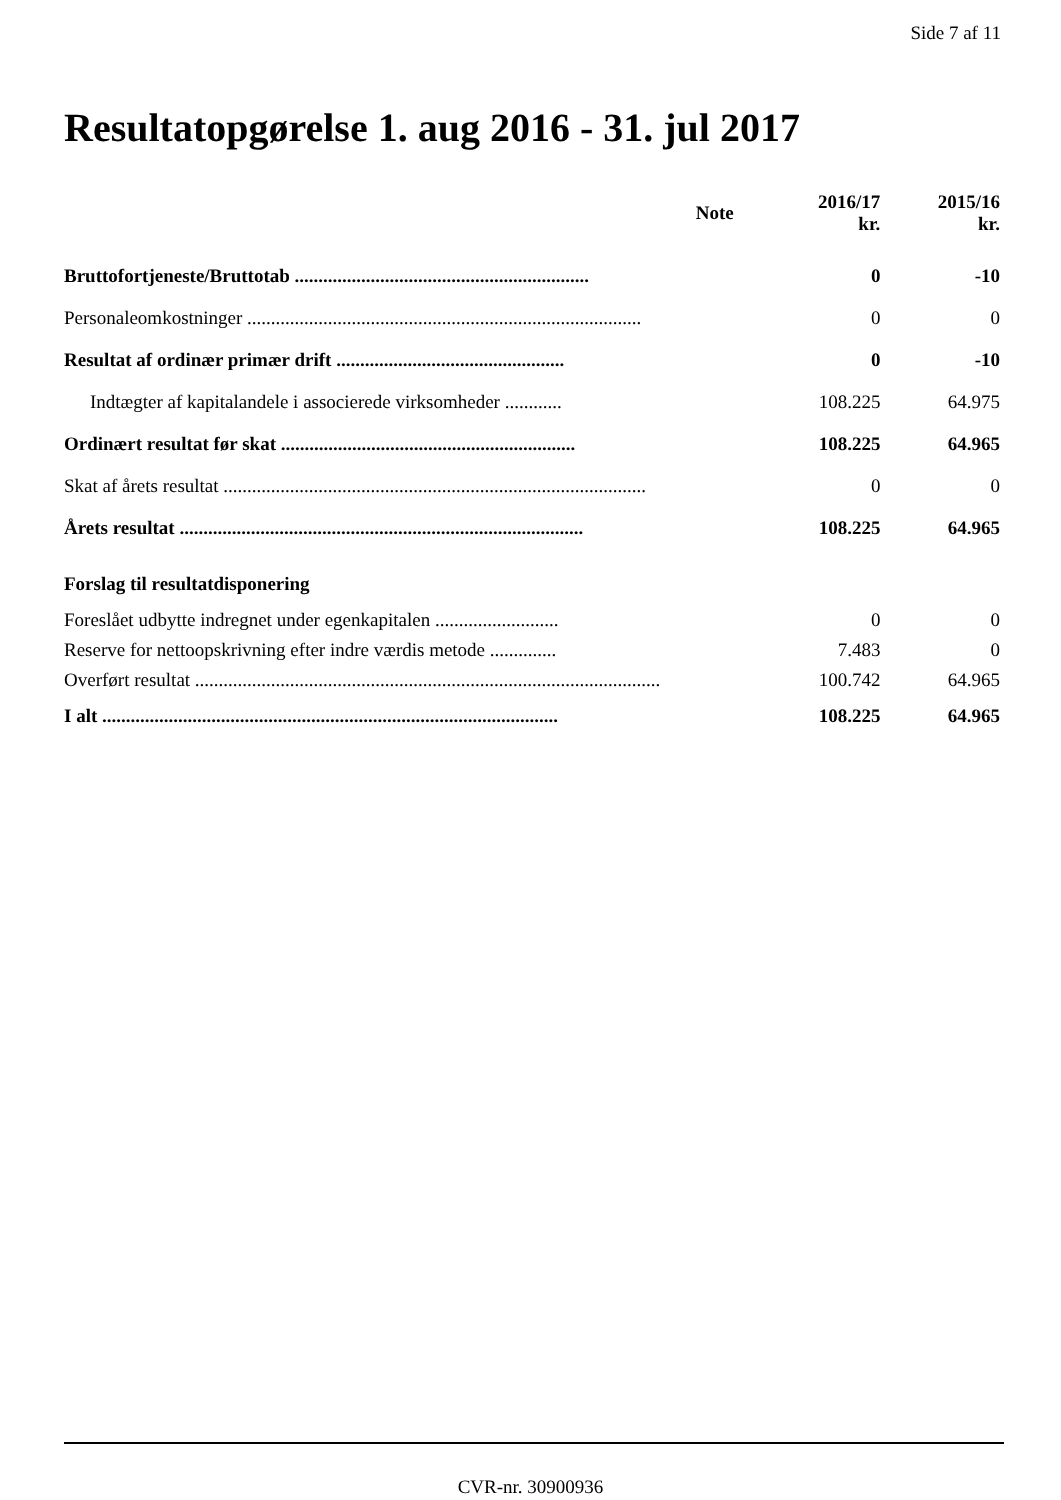Side 7 af 11
Resultatopgørelse 1. aug 2016 - 31. jul 2017
| | Note | 2016/17 kr. | 2015/16 kr. |
| --- | --- | --- | --- |
| Bruttofortjeneste/Bruttotab .............................................................. | | 0 | -10 |
| Personaleomkostninger ................................................................................... | | 0 | 0 |
| Resultat af ordinær primær drift ................................................ | | 0 | -10 |
| Indtægter af kapitalandele i associerede virksomheder ............ | | 108.225 | 64.975 |
| Ordinært resultat før skat .............................................................. | | 108.225 | 64.965 |
| Skat af årets resultat ......................................................................................... | | 0 | 0 |
| Årets resultat ..................................................................................... | | 108.225 | 64.965 |
| Forslag til resultatdisponering | | | |
| Foreslået udbytte indregnet under egenkapitalen .......................... | | 0 | 0 |
| Reserve for nettoopskrivning efter indre værdis metode .............. | | 7.483 | 0 |
| Overført resultat .................................................................................................. | | 100.742 | 64.965 |
| I alt ................................................................................................ | | 108.225 | 64.965 |
CVR-nr. 30900936